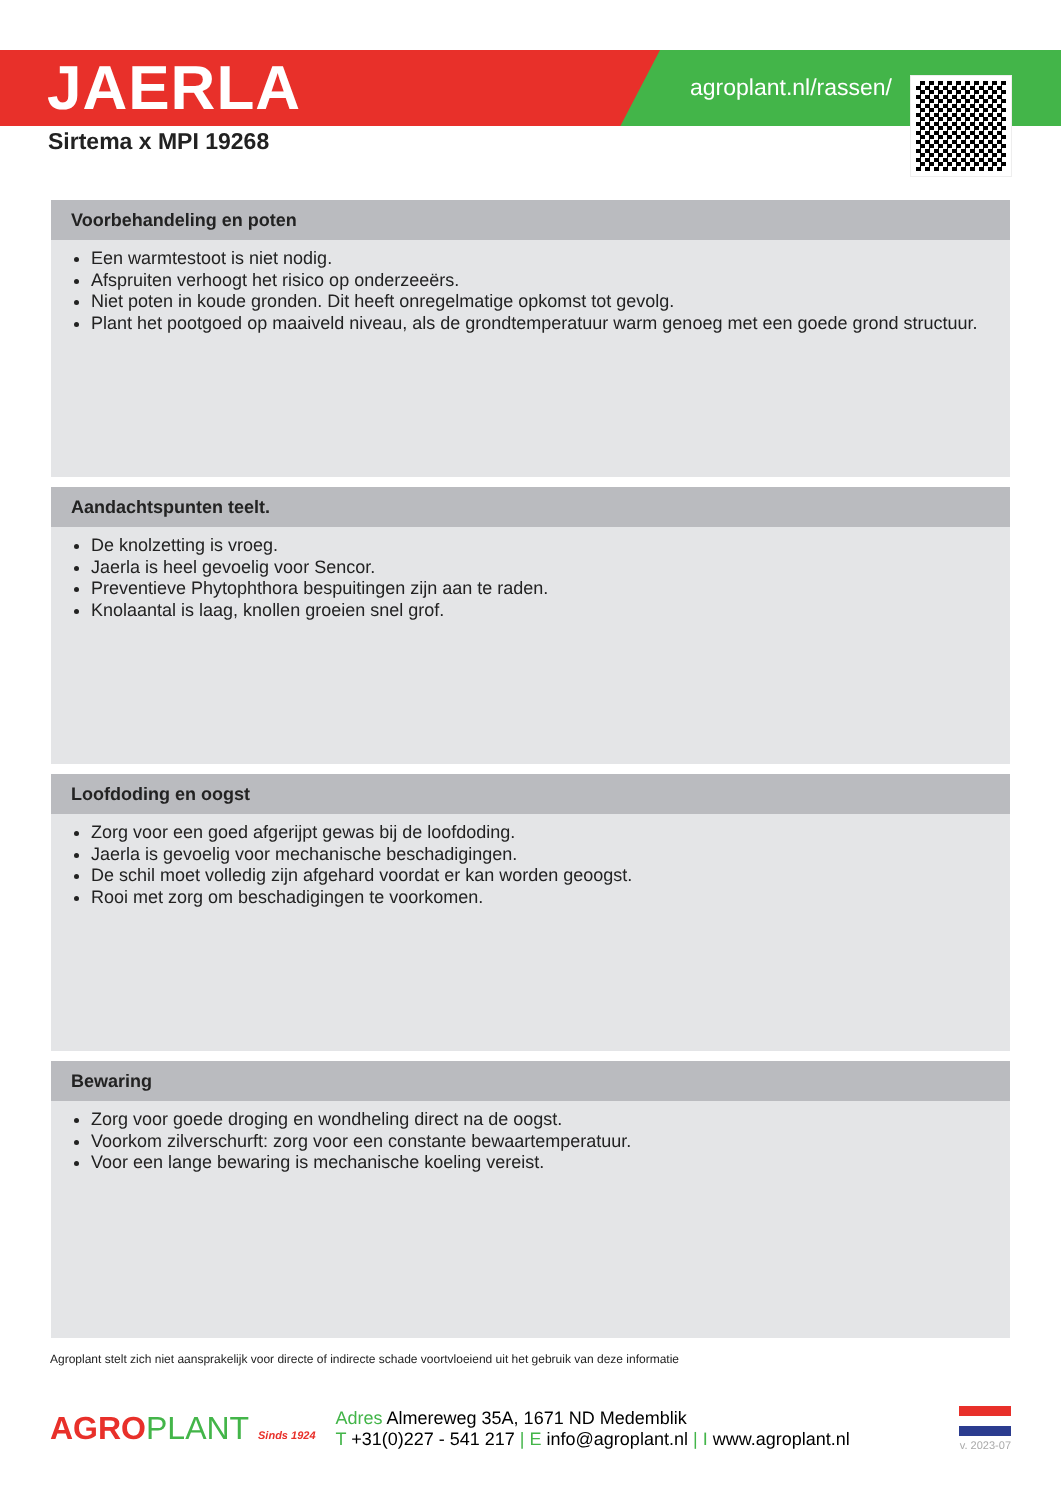JAERLA agroplant.nl/rassen/
Sirtema x MPI 19268
Voorbehandeling en poten
Een warmtestoot is niet nodig.
Afspruiten verhoogt het risico op onderzeeërs.
Niet poten in koude gronden. Dit heeft onregelmatige opkomst tot gevolg.
Plant het pootgoed op maaiveld niveau, als de grondtemperatuur warm genoeg met een goede grond structuur.
Aandachtspunten teelt.
De knolzetting is vroeg.
Jaerla is heel gevoelig voor Sencor.
Preventieve Phytophthora bespuitingen zijn aan te raden.
Knolaantal is laag, knollen groeien snel grof.
Loofdoding en oogst
Zorg voor een goed afgerijpt gewas bij de loofdoding.
Jaerla is gevoelig voor mechanische beschadigingen.
De schil moet volledig zijn afgehard voordat er kan worden geoogst.
Rooi met zorg om beschadigingen te voorkomen.
Bewaring
Zorg voor goede droging en wondheling direct na de oogst.
Voorkom zilverschurft: zorg voor een constante bewaartemperatuur.
Voor een lange bewaring is mechanische koeling vereist.
Agroplant stelt zich niet aansprakelijk voor directe of indirecte schade voortvloeiend uit het gebruik van deze informatie
AGROPLANT Sinds 1924
Adres Almereweg 35A, 1671 ND Medemblik
T +31(0)227 - 541 217 | E info@agroplant.nl | I www.agroplant.nl
v. 2023-07